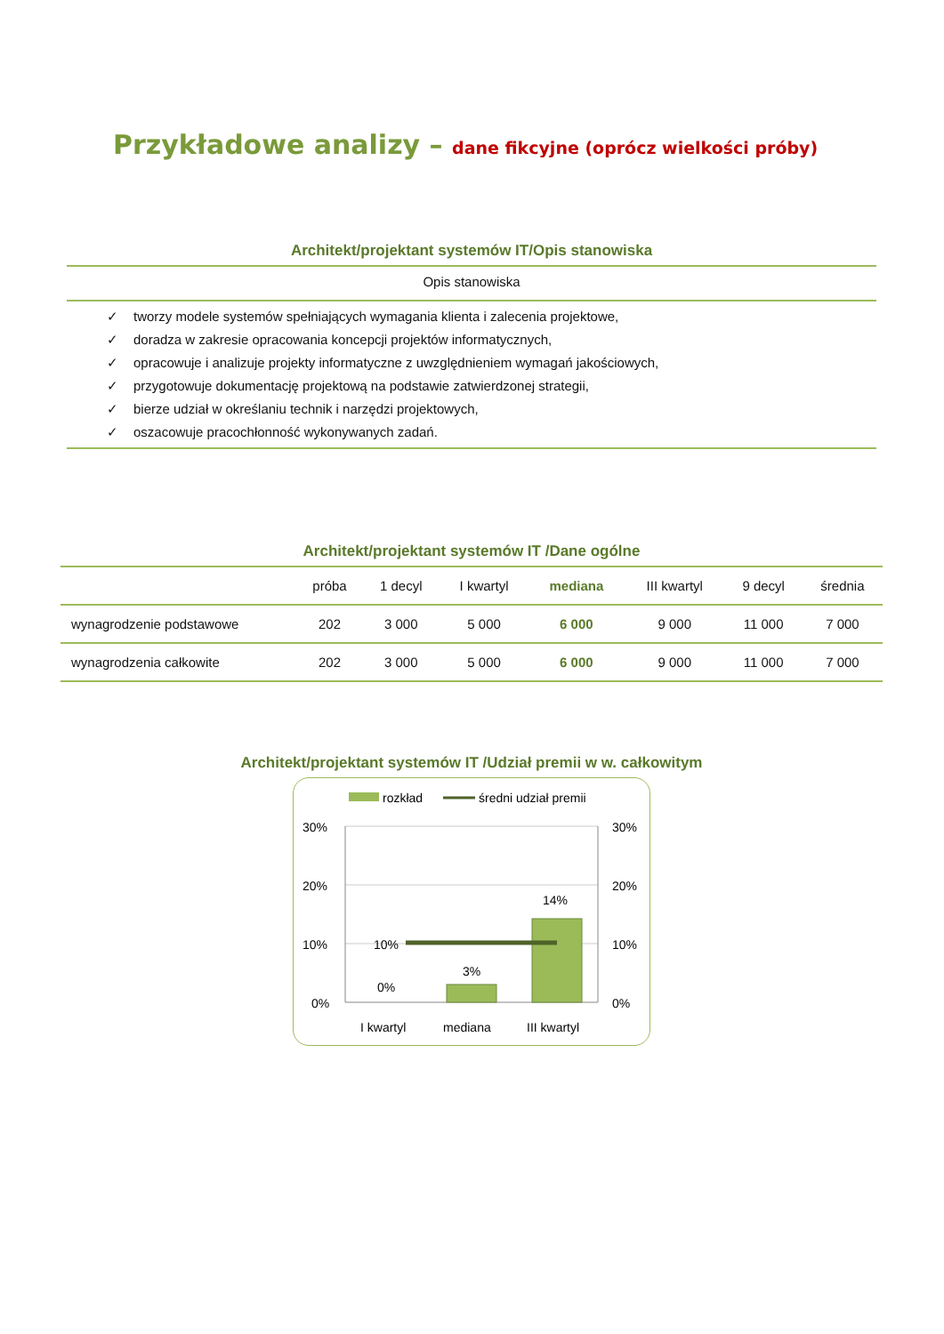Przykładowe analizy – dane fikcyjne (oprócz wielkości próby)
Architekt/projektant systemów IT/Opis stanowiska
Opis stanowiska
✓ tworzy modele systemów spełniających wymagania klienta i zalecenia projektowe,
✓ doradza w zakresie opracowania koncepcji projektów informatycznych,
✓ opracowuje i analizuje projekty informatyczne z uwzględnieniem wymagań jakościowych,
✓ przygotowuje dokumentację projektową na podstawie zatwierdzonej strategii,
✓ bierze udział w określaniu technik i narzędzi projektowych,
✓ oszacowuje pracochłonność wykonywanych zadań.
Architekt/projektant systemów IT /Dane ogólne
| | próba | 1 decyl | I kwartyl | mediana | III kwartyl | 9 decyl | średnia |
| --- | --- | --- | --- | --- | --- | --- | --- |
| wynagrodzenie podstawowe | 202 | 3 000 | 5 000 | 6 000 | 9 000 | 11 000 | 7 000 |
| wynagrodzenia całkowite | 202 | 3 000 | 5 000 | 6 000 | 9 000 | 11 000 | 7 000 |
Architekt/projektant systemów IT /Udział premii w w. całkowitym
rozkład
średni udział premii
30%
20%
10%
0%
30%
20%
10%
0%
10%
0%
3%
14%
I kwartyl
mediana
III kwartyl